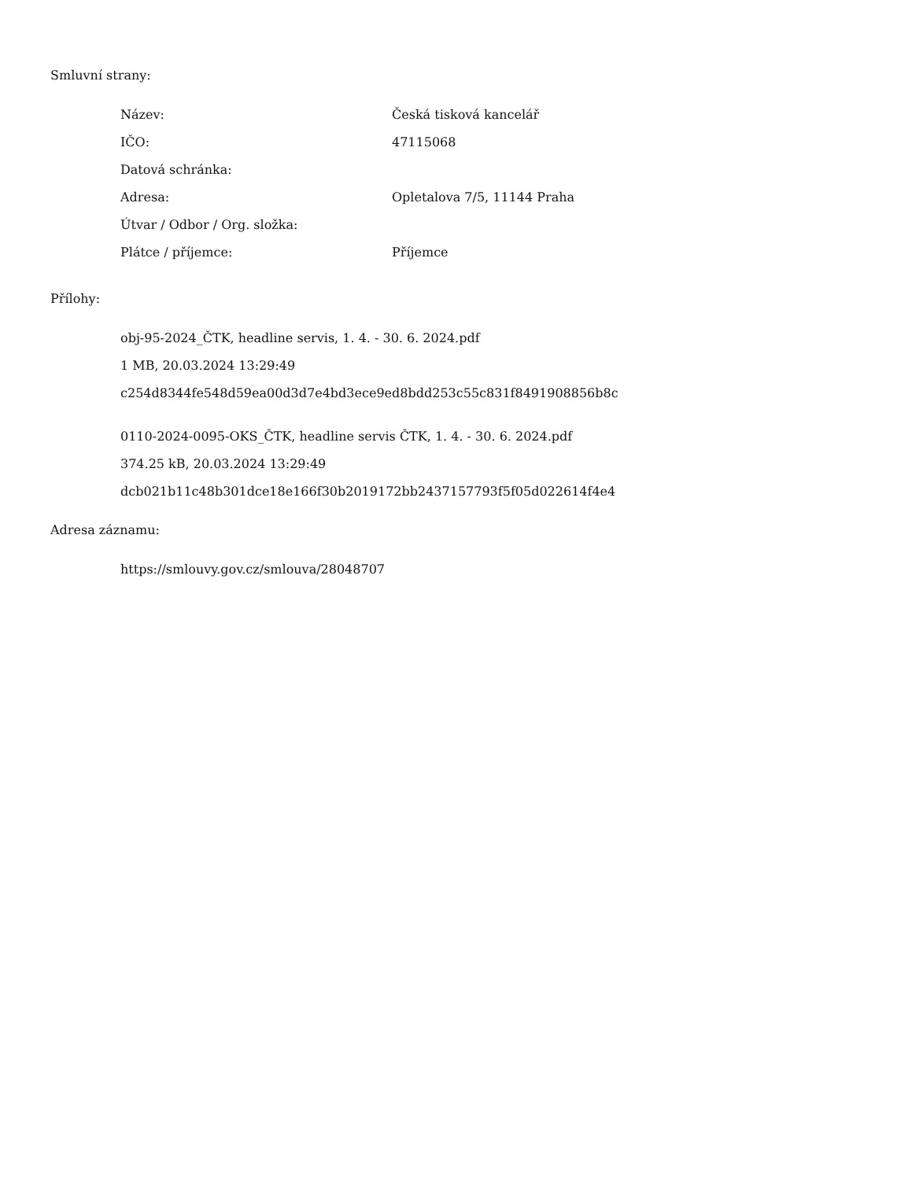Smluvní strany:
| Název: | Česká tisková kancelář |
| IČO: | 47115068 |
| Datová schránka: | |
| Adresa: | Opletalova 7/5, 11144 Praha |
| Útvar / Odbor / Org. složka: | |
| Plátce / příjemce: | Příjemce |
Přílohy:
obj-95-2024_ČTK, headline servis, 1. 4. - 30. 6. 2024.pdf
1 MB, 20.03.2024 13:29:49
c254d8344fe548d59ea00d3d7e4bd3ece9ed8bdd253c55c831f8491908856b8c
0110-2024-0095-OKS_ČTK, headline servis ČTK, 1. 4. - 30. 6. 2024.pdf
374.25 kB, 20.03.2024 13:29:49
dcb021b11c48b301dce18e166f30b2019172bb2437157793f5f05d022614f4e4
Adresa záznamu:
https://smlouvy.gov.cz/smlouva/28048707